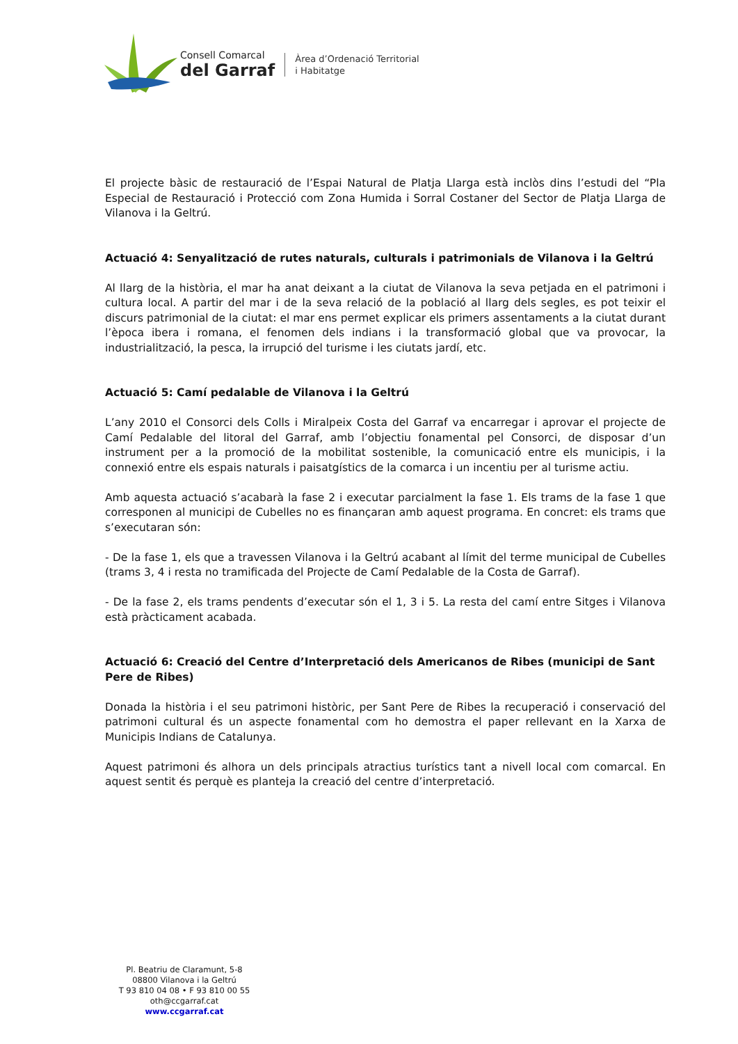Consell Comarcal
del Garraf
Àrea d’Ordenació Territorial
i Habitatge
El projecte bàsic de restauració de l’Espai Natural de Platja Llarga està inclòs dins l’estudi del “Pla Especial de Restauració i Protecció com Zona Humida i Sorral Costaner del Sector de Platja Llarga de Vilanova i la Geltrú.
Actuació 4: Senyalització de rutes naturals, culturals i patrimonials de Vilanova i la Geltrú
Al llarg de la història, el mar ha anat deixant a la ciutat de Vilanova la seva petjada en el patrimoni i cultura local. A partir del mar i de la seva relació de la població al llarg dels segles, es pot teixir el discurs patrimonial de la ciutat: el mar ens permet explicar els primers assentaments a la ciutat durant l’època ibera i romana, el fenomen dels indians i la transformació global que va provocar, la industrialització, la pesca, la irrupció del turisme i les ciutats jardí, etc.
Actuació 5: Camí pedalable de Vilanova i la Geltrú
L’any 2010 el Consorci dels Colls i Miralpeix Costa del Garraf va encarregar i aprovar el projecte de Camí Pedalable del litoral del Garraf, amb l’objectiu fonamental pel Consorci, de disposar d’un instrument per a la promoció de la mobilitat sostenible, la comunicació entre els municipis, i la connexió entre els espais naturals i paisatgístics de la comarca i un incentiu per al turisme actiu.
Amb aquesta actuació s’acabarà la fase 2 i executar parcialment la fase 1. Els trams de la fase 1 que corresponen al municipi de Cubelles no es finançaran amb aquest programa. En concret: els trams que s’executaran són:
- De la fase 1, els que a travessen Vilanova i la Geltrú acabant al límit del terme municipal de Cubelles (trams 3, 4 i resta no tramificada del Projecte de Camí Pedalable de la Costa de Garraf).
- De la fase 2, els trams pendents d’executar són el 1, 3 i 5. La resta del camí entre Sitges i Vilanova està pràcticament acabada.
Actuació 6: Creació del Centre d’Interpretació dels Americanos de Ribes (municipi de Sant Pere de Ribes)
Donada la història i el seu patrimoni històric, per Sant Pere de Ribes la recuperació i conservació del patrimoni cultural és un aspecte fonamental com ho demostra el paper rellevant en la Xarxa de Municipis Indians de Catalunya.
Aquest patrimoni és alhora un dels principals atractius turístics tant a nivell local com comarcal. En aquest sentit és perquè es planteja la creació del centre d’interpretació.
Pl. Beatriu de Claramunt, 5-8
08800 Vilanova i la Geltrú
T 93 810 04 08 • F 93 810 00 55
oth@ccgarraf.cat
www.ccgarraf.cat